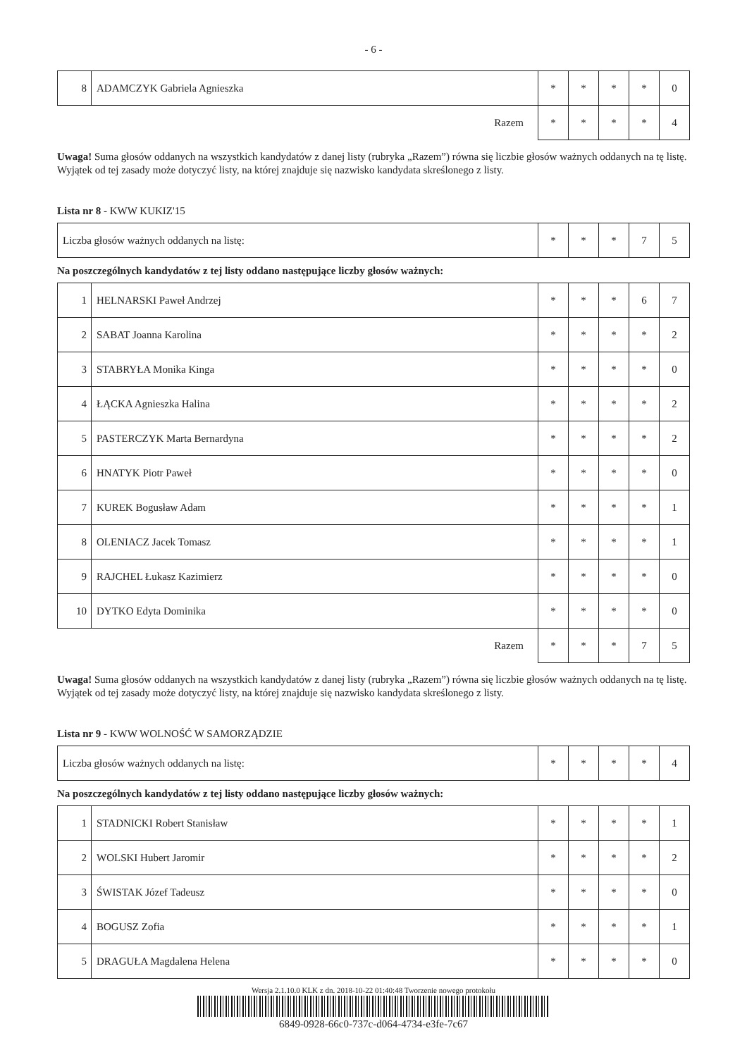- 6 -
| 8 | ADAMCZYK Gabriela Agnieszka | * | * | * | * | 0 |
| Razem | | * | * | * | * | 4 |
Uwaga! Suma głosów oddanych na wszystkich kandydatów z danej listy (rubryka „Razem”) równa się liczbie głosów ważnych oddanych na tę listę. Wyjątek od tej zasady może dotyczyć listy, na której znajduje się nazwisko kandydata skreślonego z listy.
Lista nr 8 - KWW KUKIZ'15
| Liczba głosów ważnych oddanych na listę: | * | * | * | 7 | 5 |
Na poszczególnych kandydatów z tej listy oddano następujące liczby głosów ważnych:
| 1 | HELNARSKI Paweł Andrzej | * | * | * | 6 | 7 |
| 2 | SABAT Joanna Karolina | * | * | * | * | 2 |
| 3 | STABRYŁA Monika Kinga | * | * | * | * | 0 |
| 4 | ŁĄCKA Agnieszka Halina | * | * | * | * | 2 |
| 5 | PASTERCZYK Marta Bernardyna | * | * | * | * | 2 |
| 6 | HNATYK Piotr Paweł | * | * | * | * | 0 |
| 7 | KUREK Bogusław Adam | * | * | * | * | 1 |
| 8 | OLENIACZ Jacek Tomasz | * | * | * | * | 1 |
| 9 | RAJCHEL Łukasz Kazimierz | * | * | * | * | 0 |
| 10 | DYTKO Edyta Dominika | * | * | * | * | 0 |
| Razem | | * | * | * | 7 | 5 |
Uwaga! Suma głosów oddanych na wszystkich kandydatów z danej listy (rubryka „Razem”) równa się liczbie głosów ważnych oddanych na tę listę. Wyjątek od tej zasady może dotyczyć listy, na której znajduje się nazwisko kandydata skreślonego z listy.
Lista nr 9 - KWW WOLNOŚĆ W SAMORZĄDZIE
| Liczba głosów ważnych oddanych na listę: | * | * | * | * | 4 |
Na poszczególnych kandydatów z tej listy oddano następujące liczby głosów ważnych:
| 1 | STADNICKI Robert Stanisław | * | * | * | * | 1 |
| 2 | WOLSKI Hubert Jaromir | * | * | * | * | 2 |
| 3 | ŚWISTAK Józef Tadeusz | * | * | * | * | 0 |
| 4 | BOGUSZ Zofia | * | * | * | * | 1 |
| 5 | DRAGUŁA Magdalena Helena | * | * | * | * | 0 |
Wersja 2.1.10.0 KLK z dn. 2018-10-22 01:40:48 Tworzenie nowego protokołu
6849-0928-66c0-737c-d064-4734-e3fe-7c67